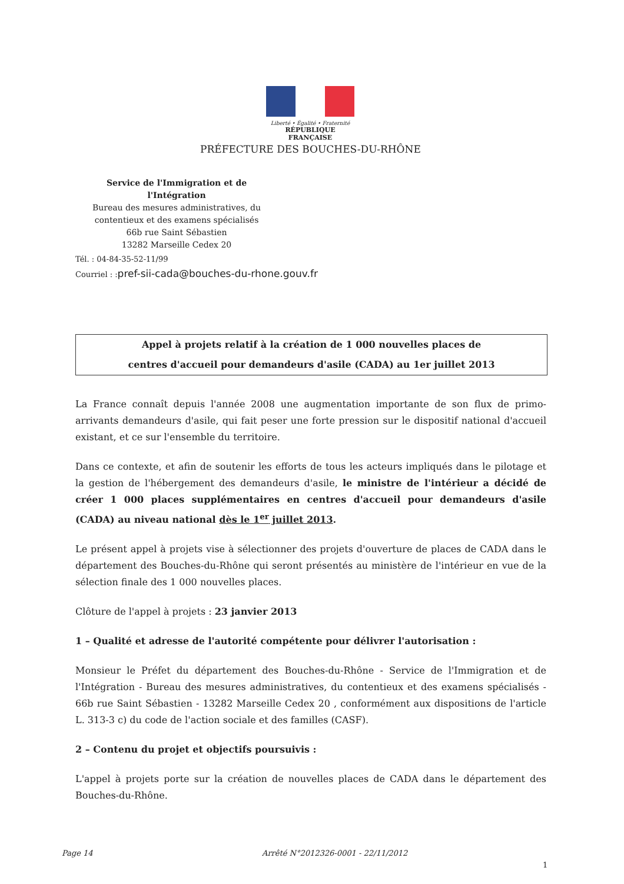Liberté • Égalité • Fraternité
RÉPUBLIQUE FRANÇAISE
PRÉFECTURE DES BOUCHES-DU-RHÔNE
Service de l'Immigration et de l'Intégration
Bureau des mesures administratives, du
contentieux et des examens spécialisés
66b rue Saint Sébastien
13282 Marseille Cedex 20
Tél. : 04-84-35-52-11/99
Courriel : :pref-sii-cada@bouches-du-rhone.gouv.fr
Appel à projets relatif à la création de 1 000 nouvelles places de
centres d'accueil pour demandeurs d'asile (CADA) au 1er juillet 2013
La France connaît depuis l'année 2008 une augmentation importante de son flux de primo-arrivants demandeurs d'asile, qui fait peser une forte pression sur le dispositif national d'accueil existant, et ce sur l'ensemble du territoire.
Dans ce contexte, et afin de soutenir les efforts de tous les acteurs impliqués dans le pilotage et la gestion de l'hébergement des demandeurs d'asile, le ministre de l'intérieur a décidé de créer 1 000 places supplémentaires en centres d'accueil pour demandeurs d'asile (CADA) au niveau national dès le 1<sup>er</sup> juillet 2013.
Le présent appel à projets vise à sélectionner des projets d'ouverture de places de CADA dans le département des Bouches-du-Rhône qui seront présentés au ministère de l'intérieur en vue de la sélection finale des 1 000 nouvelles places.
Clôture de l'appel à projets : 23 janvier 2013
1 – Qualité et adresse de l'autorité compétente pour délivrer l'autorisation :
Monsieur le Préfet du département des Bouches-du-Rhône - Service de l'Immigration et de l'Intégration - Bureau des mesures administratives, du contentieux et des examens spécialisés - 66b rue Saint Sébastien - 13282 Marseille Cedex 20 , conformément aux dispositions de l'article L. 313-3 c) du code de l'action sociale et des familles (CASF).
2 – Contenu du projet et objectifs poursuivis :
L'appel à projets porte sur la création de nouvelles places de CADA dans le département des Bouches-du-Rhône.
Page 14
Arrêté N°2012326-0001 - 22/11/2012
1